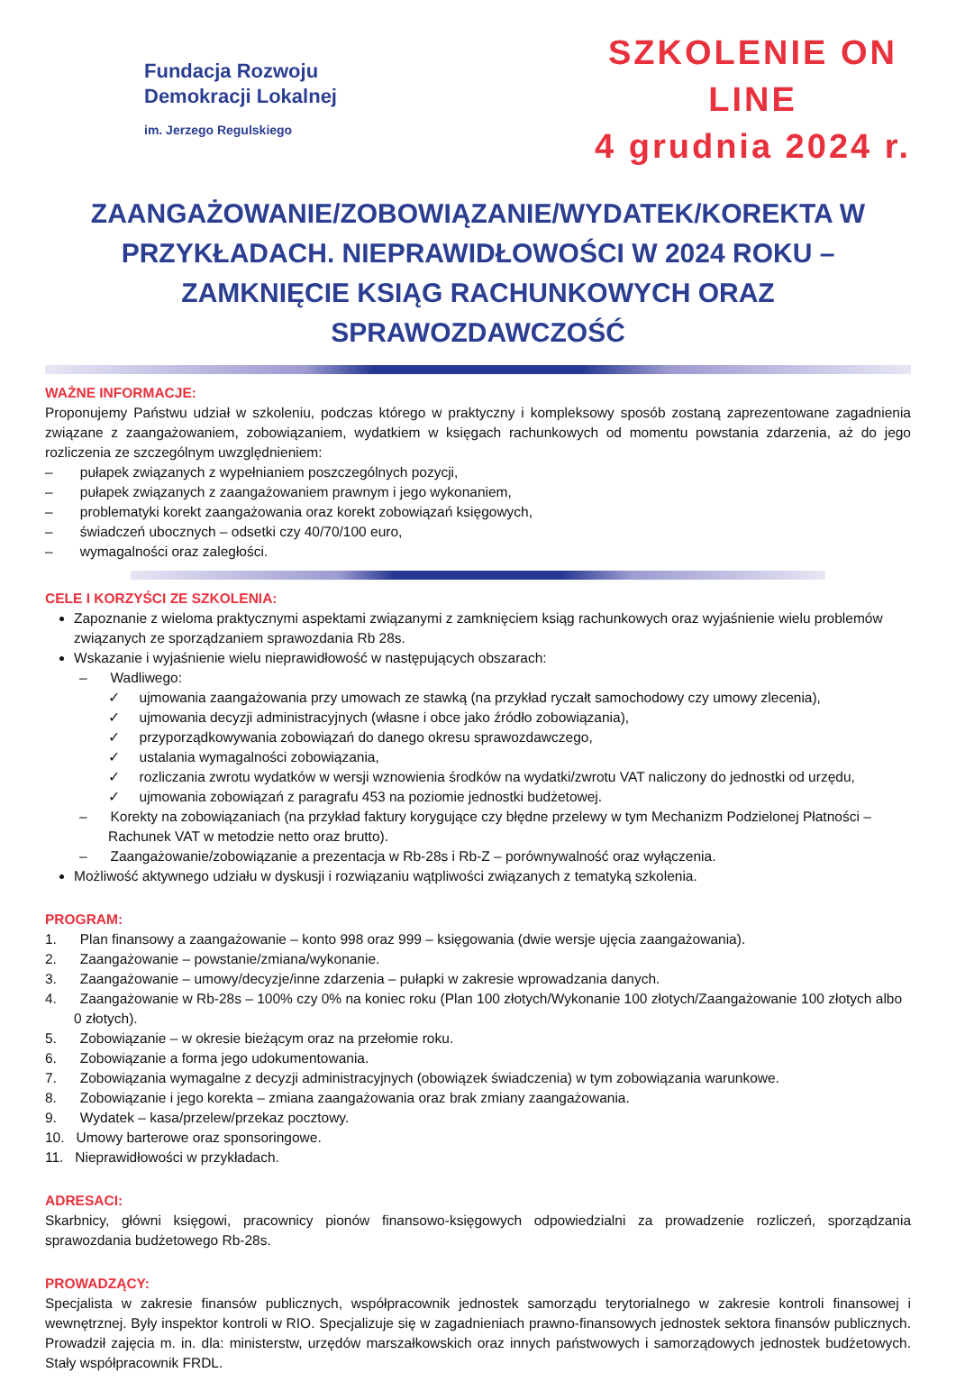Fundacja Rozwoju
Demokracji Lokalnej
im. Jerzego Regulskiego
SZKOLENIE ON LINE
4 grudnia 2024 r.
ZAANGAŻOWANIE/ZOBOWIĄZANIE/WYDATEK/KOREKTA W PRZYKŁADACH. NIEPRAWIDŁOWOŚCI W 2024 ROKU – ZAMKNIĘCIE KSIĄG RACHUNKOWYCH ORAZ SPRAWOZDAWCZOŚĆ
WAŻNE INFORMACJE:
Proponujemy Państwu udział w szkoleniu, podczas którego w praktyczny i kompleksowy sposób zostaną zaprezentowane zagadnienia związane z zaangażowaniem, zobowiązaniem, wydatkiem w księgach rachunkowych od momentu powstania zdarzenia, aż do jego rozliczenia ze szczególnym uwzględnieniem:
– pułapek związanych z wypełnianiem poszczególnych pozycji,
– pułapek związanych z zaangażowaniem prawnym i jego wykonaniem,
– problematyki korekt zaangażowania oraz korekt zobowiązań księgowych,
– świadczeń ubocznych – odsetki czy 40/70/100 euro,
– wymagalności oraz zaległości.
CELE I KORZYŚCI ZE SZKOLENIA:
Zapoznanie z wieloma praktycznymi aspektami związanymi z zamknięciem ksiąg rachunkowych oraz wyjaśnienie wielu problemów związanych ze sporządzaniem sprawozdania Rb 28s.
Wskazanie i wyjaśnienie wielu nieprawidłowość w następujących obszarach:
– Wadliwego:
✓ ujmowania zaangażowania przy umowach ze stawką (na przykład ryczałt samochodowy czy umowy zlecenia),
✓ ujmowania decyzji administracyjnych (własne i obce jako źródło zobowiązania),
✓ przyporządkowywania zobowiązań do danego okresu sprawozdawczego,
✓ ustalania wymagalności zobowiązania,
✓ rozliczania zwrotu wydatków w wersji wznowienia środków na wydatki/zwrotu VAT naliczony do jednostki od urzędu,
✓ ujmowania zobowiązań z paragrafu 453 na poziomie jednostki budżetowej.
– Korekty na zobowiązaniach (na przykład faktury korygujące czy błędne przelewy w tym Mechanizm Podzielonej Płatności – Rachunek VAT w metodzie netto oraz brutto).
– Zaangażowanie/zobowiązanie a prezentacja w Rb-28s i Rb-Z – porównywalność oraz wyłączenia.
Możliwość aktywnego udziału w dyskusji i rozwiązaniu wątpliwości związanych z tematyką szkolenia.
PROGRAM:
1. Plan finansowy a zaangażowanie – konto 998 oraz 999 – księgowania (dwie wersje ujęcia zaangażowania).
2. Zaangażowanie – powstanie/zmiana/wykonanie.
3. Zaangażowanie – umowy/decyzje/inne zdarzenia – pułapki w zakresie wprowadzania danych.
4. Zaangażowanie w Rb-28s – 100% czy 0% na koniec roku (Plan 100 złotych/Wykonanie 100 złotych/Zaangażowanie 100 złotych albo 0 złotych).
5. Zobowiązanie – w okresie bieżącym oraz na przełomie roku.
6. Zobowiązanie a forma jego udokumentowania.
7. Zobowiązania wymagalne z decyzji administracyjnych (obowiązek świadczenia) w tym zobowiązania warunkowe.
8. Zobowiązanie i jego korekta – zmiana zaangażowania oraz brak zmiany zaangażowania.
9. Wydatek – kasa/przelew/przekaz pocztowy.
10. Umowy barterowe oraz sponsoringowe.
11. Nieprawidłowości w przykładach.
ADRESACI:
Skarbnicy, główni księgowi, pracownicy pionów finansowo-księgowych odpowiedzialni za prowadzenie rozliczeń, sporządzania sprawozdania budżetowego Rb-28s.
PROWADZĄCY:
Specjalista w zakresie finansów publicznych, współpracownik jednostek samorządu terytorialnego w zakresie kontroli finansowej i wewnętrznej. Były inspektor kontroli w RIO. Specjalizuje się w zagadnieniach prawno-finansowych jednostek sektora finansów publicznych. Prowadził zajęcia m. in. dla: ministerstw, urzędów marszałkowskich oraz innych państwowych i samorządowych jednostek budżetowych. Stały współpracownik FRDL.